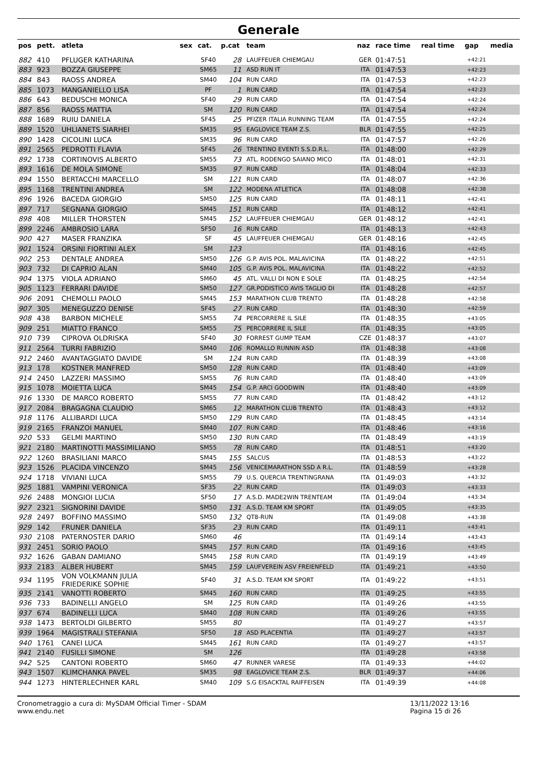Generale
| pos | pett. | atleta | sex | cat. | p.cat | team | naz | race time | real time | gap | media |
| --- | --- | --- | --- | --- | --- | --- | --- | --- | --- | --- | --- |
| 882 | 410 | PFLUGER KATHARINA | | SF40 | 28 | LAUFFEUER CHIEMGAU | GER | 01:47:51 | | +42:21 | |
| 883 | 923 | BOZZA GIUSEPPE | | SM65 | 11 | ASD RUN IT | ITA | 01:47:53 | | +42:23 | |
| 884 | 843 | RAOSS ANDREA | | SM40 | 104 | RUN CARD | ITA | 01:47:53 | | +42:23 | |
| 885 | 1073 | MANGANIELLO LISA | | PF | 1 | RUN CARD | ITA | 01:47:54 | | +42:23 | |
| 886 | 643 | BEDUSCHI MONICA | | SF40 | 29 | RUN CARD | ITA | 01:47:54 | | +42:24 | |
| 887 | 856 | RAOSS MATTIA | | SM | 120 | RUN CARD | ITA | 01:47:54 | | +42:24 | |
| 888 | 1689 | RUIU DANIELA | | SF45 | 25 | PFIZER ITALIA RUNNING TEAM | ITA | 01:47:55 | | +42:24 | |
| 889 | 1520 | UHLIANETS SIARHEI | | SM35 | 95 | EAGLOVICE TEAM Z.S. | BLR | 01:47:55 | | +42:25 | |
| 890 | 1428 | CICOLINI LUCA | | SM35 | 96 | RUN CARD | ITA | 01:47:57 | | +42:26 | |
| 891 | 2565 | PEDROTTI FLAVIA | | SF45 | 26 | TRENTINO EVENTI S.S.D.R.L. | ITA | 01:48:00 | | +42:29 | |
| 892 | 1738 | CORTINOVIS ALBERTO | | SM55 | 73 | ATL. RODENGO SAIANO MICO | ITA | 01:48:01 | | +42:31 | |
| 893 | 1616 | DE MOLA SIMONE | | SM35 | 97 | RUN CARD | ITA | 01:48:04 | | +42:33 | |
| 894 | 1550 | BERTACCHI MARCELLO | | SM | 121 | RUN CARD | ITA | 01:48:07 | | +42:36 | |
| 895 | 1168 | TRENTINI ANDREA | | SM | 122 | MODENA ATLETICA | ITA | 01:48:08 | | +42:38 | |
| 896 | 1926 | BACEDA GIORGIO | | SM50 | 125 | RUN CARD | ITA | 01:48:11 | | +42:41 | |
| 897 | 717 | SEGNANA GIORGIO | | SM45 | 151 | RUN CARD | ITA | 01:48:12 | | +42:41 | |
| 898 | 408 | MILLER THORSTEN | | SM45 | 152 | LAUFFEUER CHIEMGAU | GER | 01:48:12 | | +42:41 | |
| 899 | 2246 | AMBROSIO LARA | | SF50 | 16 | RUN CARD | ITA | 01:48:13 | | +42:43 | |
| 900 | 427 | MASER FRANZIKA | | SF | 45 | LAUFFEUER CHIEMGAU | GER | 01:48:16 | | +42:45 | |
| 901 | 1524 | ORSINI FIORTINI ALEX | | SM | 123 | | ITA | 01:48:16 | | +42:45 | |
| 902 | 253 | DENTALE ANDREA | | SM50 | 126 | G.P. AVIS POL. MALAVICINA | ITA | 01:48:22 | | +42:51 | |
| 903 | 732 | DI CAPRIO ALAN | | SM40 | 105 | G.P. AVIS POL. MALAVICINA | ITA | 01:48:22 | | +42:52 | |
| 904 | 1375 | VIOLA ADRIANO | | SM60 | 45 | ATL. VALLI DI NON E SOLE | ITA | 01:48:25 | | +42:54 | |
| 905 | 1123 | FERRARI DAVIDE | | SM50 | 127 | GR.PODISTICO AVIS TAGLIO DI | ITA | 01:48:28 | | +42:57 | |
| 906 | 2091 | CHEMOLLI PAOLO | | SM45 | 153 | MARATHON CLUB TRENTO | ITA | 01:48:28 | | +42:58 | |
| 907 | 305 | MENEGUZZO DENISE | | SF45 | 27 | RUN CARD | ITA | 01:48:30 | | +42:59 | |
| 908 | 438 | BARBON MICHELE | | SM55 | 74 | PERCORRERE IL SILE | ITA | 01:48:35 | | +43:05 | |
| 909 | 251 | MIATTO FRANCO | | SM55 | 75 | PERCORRERE IL SILE | ITA | 01:48:35 | | +43:05 | |
| 910 | 739 | CIPROVA OLDRISKA | | SF40 | 30 | FORREST GUMP TEAM | CZE | 01:48:37 | | +43:07 | |
| 911 | 2564 | TURRI FABRIZIO | | SM40 | 106 | ROMALLO RUNNIN ASD | ITA | 01:48:38 | | +43:08 | |
| 912 | 2460 | AVANTAGGIATO DAVIDE | | SM | 124 | RUN CARD | ITA | 01:48:39 | | +43:08 | |
| 913 | 178 | KOSTNER MANFRED | | SM50 | 128 | RUN CARD | ITA | 01:48:40 | | +43:09 | |
| 914 | 2450 | LAZZERI MASSIMO | | SM55 | 76 | RUN CARD | ITA | 01:48:40 | | +43:09 | |
| 915 | 1078 | MOIETTA LUCA | | SM45 | 154 | G.P. ARCI GOODWIN | ITA | 01:48:40 | | +43:09 | |
| 916 | 1330 | DE MARCO ROBERTO | | SM55 | 77 | RUN CARD | ITA | 01:48:42 | | +43:12 | |
| 917 | 2084 | BRAGAGNA CLAUDIO | | SM65 | 12 | MARATHON CLUB TRENTO | ITA | 01:48:43 | | +43:12 | |
| 918 | 1176 | ALLIBARDI LUCA | | SM50 | 129 | RUN CARD | ITA | 01:48:45 | | +43:14 | |
| 919 | 2165 | FRANZOI MANUEL | | SM40 | 107 | RUN CARD | ITA | 01:48:46 | | +43:16 | |
| 920 | 533 | GELMI MARTINO | | SM50 | 130 | RUN CARD | ITA | 01:48:49 | | +43:19 | |
| 921 | 2180 | MARTINOTTI MASSIMILIANO | | SM55 | 78 | RUN CARD | ITA | 01:48:51 | | +43:20 | |
| 922 | 1260 | BRASILIANI MARCO | | SM45 | 155 | SALCUS | ITA | 01:48:53 | | +43:22 | |
| 923 | 1526 | PLACIDA VINCENZO | | SM45 | 156 | VENICEMARATHON SSD A R.L. | ITA | 01:48:59 | | +43:28 | |
| 924 | 1718 | VIVIANI LUCA | | SM55 | 79 | U.S. QUERCIA TRENTINGRANA | ITA | 01:49:03 | | +43:32 | |
| 925 | 1881 | VAMPINI VERONICA | | SF35 | 22 | RUN CARD | ITA | 01:49:03 | | +43:33 | |
| 926 | 2488 | MONGIOI LUCIA | | SF50 | 17 | A.S.D. MADE2WIN TRENTEAM | ITA | 01:49:04 | | +43:34 | |
| 927 | 2321 | SIGNORINI DAVIDE | | SM50 | 131 | A.S.D. TEAM KM SPORT | ITA | 01:49:05 | | +43:35 | |
| 928 | 2497 | BOFFINO MASSIMO | | SM50 | 132 | QT8-RUN | ITA | 01:49:08 | | +43:38 | |
| 929 | 142 | FRUNER DANIELA | | SF35 | 23 | RUN CARD | ITA | 01:49:11 | | +43:41 | |
| 930 | 2108 | PATERNOSTER DARIO | | SM60 | 46 | | ITA | 01:49:14 | | +43:43 | |
| 931 | 2451 | SORIO PAOLO | | SM45 | 157 | RUN CARD | ITA | 01:49:16 | | +43:45 | |
| 932 | 1626 | GABAN DAMIANO | | SM45 | 158 | RUN CARD | ITA | 01:49:19 | | +43:49 | |
| 933 | 2183 | ALBER HUBERT | | SM45 | 159 | LAUFVEREIN ASV FREIENFELD | ITA | 01:49:21 | | +43:50 | |
| 934 | 1195 | VON VOLKMANN JULIA FRIEDERIKE SOPHIE | | SF40 | 31 | A.S.D. TEAM KM SPORT | ITA | 01:49:22 | | +43:51 | |
| 935 | 2141 | VANOTTI ROBERTO | | SM45 | 160 | RUN CARD | ITA | 01:49:25 | | +43:55 | |
| 936 | 733 | BADINELLI ANGELO | | SM | 125 | RUN CARD | ITA | 01:49:26 | | +43:55 | |
| 937 | 674 | BADINELLI LUCA | | SM40 | 108 | RUN CARD | ITA | 01:49:26 | | +43:55 | |
| 938 | 1473 | BERTOLDI GILBERTO | | SM55 | 80 | | ITA | 01:49:27 | | +43:57 | |
| 939 | 1964 | MAGISTRALI STEFANIA | | SF50 | 18 | ASD PLACENTIA | ITA | 01:49:27 | | +43:57 | |
| 940 | 1761 | CANEI LUCA | | SM45 | 161 | RUN CARD | ITA | 01:49:27 | | +43:57 | |
| 941 | 2140 | FUSILLI SIMONE | | SM | 126 | | ITA | 01:49:28 | | +43:58 | |
| 942 | 525 | CANTONI ROBERTO | | SM60 | 47 | RUNNER VARESE | ITA | 01:49:33 | | +44:02 | |
| 943 | 1507 | KLIMCHANKA PAVEL | | SM35 | 98 | EAGLOVICE TEAM Z.S. | BLR | 01:49:37 | | +44:06 | |
| 944 | 1273 | HINTERLECHNER KARL | | SM40 | 109 | S.G EISACKTAL RAIFFEISEN | ITA | 01:49:39 | | +44:08 | |
Cronometraggio a cura di: MySDAM Official Timer - SDAM
www.endu.net
13/11/2022 13:16
Pagina 15 di 26